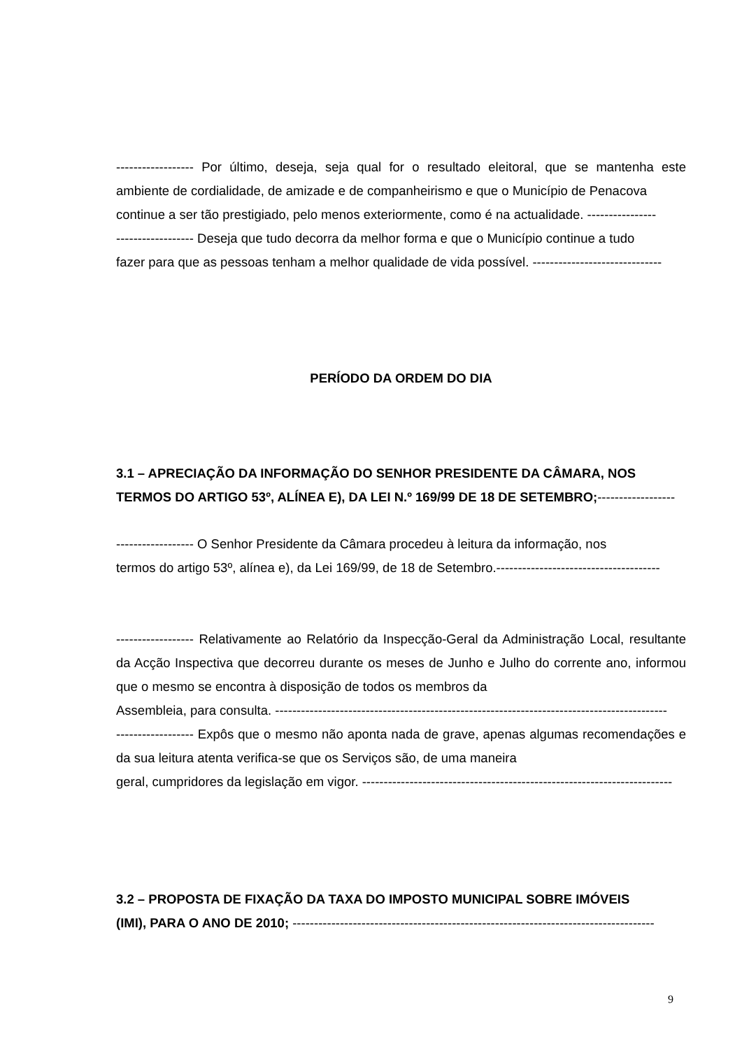------------------ Por último, deseja, seja qual for o resultado eleitoral, que se mantenha este ambiente de cordialidade, de amizade e de companheirismo e que o Município de Penacova
continue a ser tão prestigiado, pelo menos exteriormente, como é na actualidade. ----------------
------------------ Deseja que tudo decorra da melhor forma e que o Município continue a tudo
fazer para que as pessoas tenham a melhor qualidade de vida possível. ------------------------------
PERÍODO DA ORDEM DO DIA
3.1 – APRECIAÇÃO DA INFORMAÇÃO DO SENHOR PRESIDENTE DA CÂMARA, NOS
TERMOS DO ARTIGO 53º, ALÍNEA E), DA LEI N.º 169/99 DE 18 DE SETEMBRO;------------------
------------------ O Senhor Presidente da Câmara procedeu à leitura da informação, nos
termos do artigo 53º, alínea e), da Lei 169/99, de 18 de Setembro.--------------------------------------
------------------ Relativamente ao Relatório da Inspecção-Geral da Administração Local, resultante da Acção Inspectiva que decorreu durante os meses de Junho e Julho do corrente ano, informou que o mesmo se encontra à disposição de todos os membros da
Assembleia, para consulta. -------------------------------------------------------------------------------------------
------------------ Expôs que o mesmo não aponta nada de grave, apenas algumas recomendações e da sua leitura atenta verifica-se que os Serviços são, de uma maneira
geral, cumpridores da legislação em vigor. ------------------------------------------------------------------------
3.2 – PROPOSTA DE FIXAÇÃO DA TAXA DO IMPOSTO MUNICIPAL SOBRE IMÓVEIS
(IMI), PARA O ANO DE 2010; ------------------------------------------------------------------------------------
9